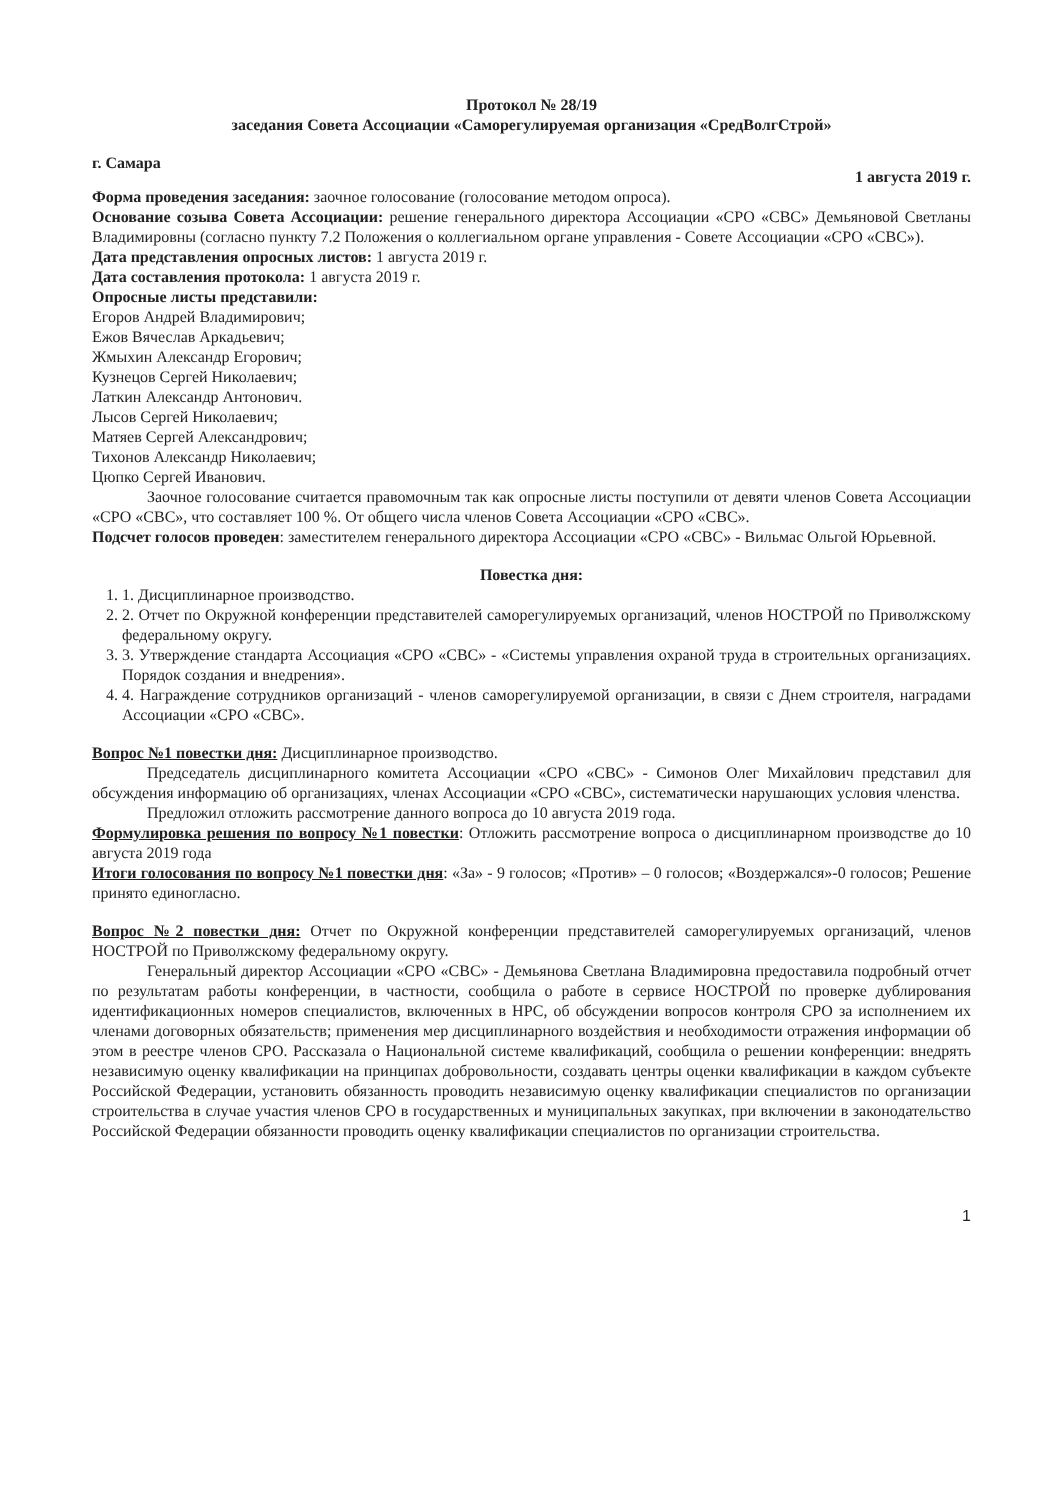Протокол № 28/19
заседания Совета Ассоциации «Саморегулируемая организация «СредВолгСтрой»
г. Самара 1 августа 2019 г.
Форма проведения заседания: заочное голосование (голосование методом опроса).
Основание созыва Совета Ассоциации: решение генерального директора Ассоциации «СРО «СВС» Демьяновой Светланы Владимировны (согласно пункту 7.2 Положения о коллегиальном органе управления - Совете Ассоциации «СРО «СВС»).
Дата представления опросных листов: 1 августа 2019 г.
Дата составления протокола: 1 августа 2019 г.
Опросные листы представили:
Егоров Андрей Владимирович;
Ежов Вячеслав Аркадьевич;
Жмыхин Александр Егорович;
Кузнецов Сергей Николаевич;
Латкин Александр Антонович.
Лысов Сергей Николаевич;
Матяев Сергей Александрович;
Тихонов Александр Николаевич;
Цюпко Сергей Иванович.
Заочное голосование считается правомочным так как опросные листы поступили от девяти членов Совета Ассоциации «СРО «СВС», что составляет 100 %. От общего числа членов Совета Ассоциации «СРО «СВС».
Подсчет голосов проведен: заместителем генерального директора Ассоциации «СРО «СВС» - Вильмас Ольгой Юрьевной.
Повестка дня:
1. 1. Дисциплинарное производство.
2. 2. Отчет по Окружной конференции представителей саморегулируемых организаций, членов НОСТРОЙ по Приволжскому федеральному округу.
3. 3. Утверждение стандарта Ассоциация «СРО «СВС» - «Системы управления охраной труда в строительных организациях. Порядок создания и внедрения».
4. 4. Награждение сотрудников организаций - членов саморегулируемой организации, в связи с Днем строителя, наградами Ассоциации «СРО «СВС».
Вопрос №1 повестки дня: Дисциплинарное производство.
Председатель дисциплинарного комитета Ассоциации «СРО «СВС» - Симонов Олег Михайлович представил для обсуждения информацию об организациях, членах Ассоциации «СРО «СВС», систематически нарушающих условия членства.
Предложил отложить рассмотрение данного вопроса до 10 августа 2019 года.
Формулировка решения по вопросу №1 повестки: Отложить рассмотрение вопроса о дисциплинарном производстве до 10 августа 2019 года
Итоги голосования по вопросу №1 повестки дня: «За» - 9 голосов; «Против» – 0 голосов; «Воздержался»-0 голосов; Решение принято единогласно.
Вопрос №2 повестки дня: Отчет по Окружной конференции представителей саморегулируемых организаций, членов НОСТРОЙ по Приволжскому федеральному округу.
Генеральный директор Ассоциации «СРО «СВС» - Демьянова Светлана Владимировна предоставила подробный отчет по результатам работы конференции, в частности, сообщила о работе в сервисе НОСТРОЙ по проверке дублирования идентификационных номеров специалистов, включенных в НРС, об обсуждении вопросов контроля СРО за исполнением их членами договорных обязательств; применения мер дисциплинарного воздействия и необходимости отражения информации об этом в реестре членов СРО. Рассказала о Национальной системе квалификаций, сообщила о решении конференции: внедрять независимую оценку квалификации на принципах добровольности, создавать центры оценки квалификации в каждом субъекте Российской Федерации, установить обязанность проводить независимую оценку квалификации специалистов по организации строительства в случае участия членов СРО в государственных и муниципальных закупках, при включении в законодательство Российской Федерации обязанности проводить оценку квалификации специалистов по организации строительства.
1